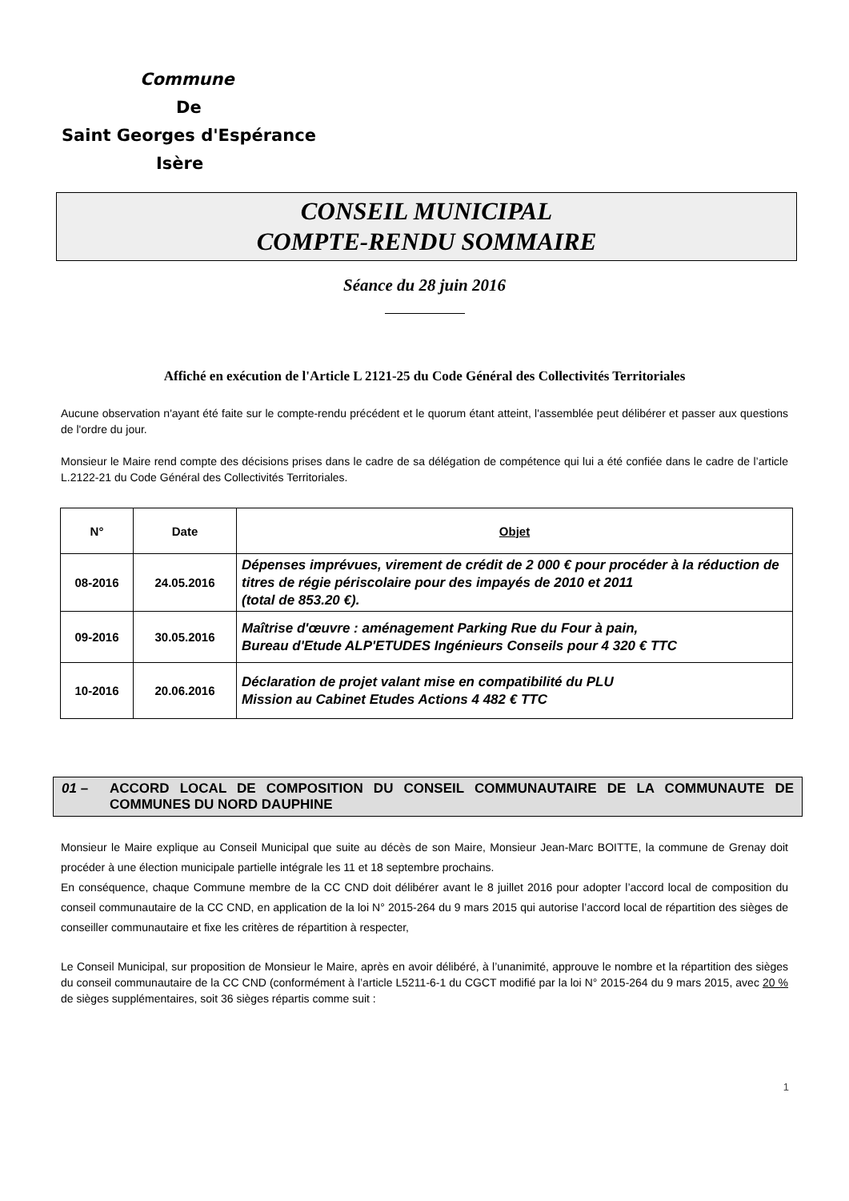Commune
De
Saint Georges d'Espérance
Isère
CONSEIL MUNICIPAL
COMPTE-RENDU SOMMAIRE
Séance du 28 juin 2016
Affiché en exécution de l'Article L 2121-25 du Code Général des Collectivités Territoriales
Aucune observation n'ayant été faite sur le compte-rendu précédent et le quorum étant atteint, l'assemblée peut délibérer et passer aux questions de l'ordre du jour.
Monsieur le Maire rend compte des décisions prises dans le cadre de sa délégation de compétence qui lui a été confiée dans le cadre de l’article L.2122-21 du Code Général des Collectivités Territoriales.
| N° | Date | Objet |
| --- | --- | --- |
| 08-2016 | 24.05.2016 | Dépenses imprévues, virement de crédit de 2 000 € pour procéder à la réduction de titres de régie périscolaire pour des impayés de 2010 et 2011 (total de 853.20 €). |
| 09-2016 | 30.05.2016 | Maîtrise d'œuvre : aménagement Parking Rue du Four à pain, Bureau d'Etude ALP'ETUDES Ingénieurs Conseils pour 4 320 € TTC |
| 10-2016 | 20.06.2016 | Déclaration de projet valant mise en compatibilité du PLU Mission au Cabinet Etudes Actions 4 482 € TTC |
01 – ACCORD LOCAL DE COMPOSITION DU CONSEIL COMMUNAUTAIRE DE LA COMMUNAUTE DE COMMUNES DU NORD DAUPHINE
Monsieur le Maire explique au Conseil Municipal que suite au décès de son Maire, Monsieur Jean-Marc BOITTE, la commune de Grenay doit procéder à une élection municipale partielle intégrale les 11 et 18 septembre prochains.
En conséquence, chaque Commune membre de la CC CND doit délibérer avant le 8 juillet 2016 pour adopter l’accord local de composition du conseil communautaire de la CC CND, en application de la loi N° 2015-264 du 9 mars 2015 qui autorise l’accord local de répartition des sièges de conseiller communautaire et fixe les critères de répartition à respecter,
Le Conseil Municipal, sur proposition de Monsieur le Maire, après en avoir délibéré, à l’unanimité, approuve le nombre et la répartition des sièges du conseil communautaire de la CC CND (conformément à l’article L5211-6-1 du CGCT modifié par la loi N° 2015-264 du 9 mars 2015, avec 20 % de sièges supplémentaires, soit 36 sièges répartis comme suit :
1